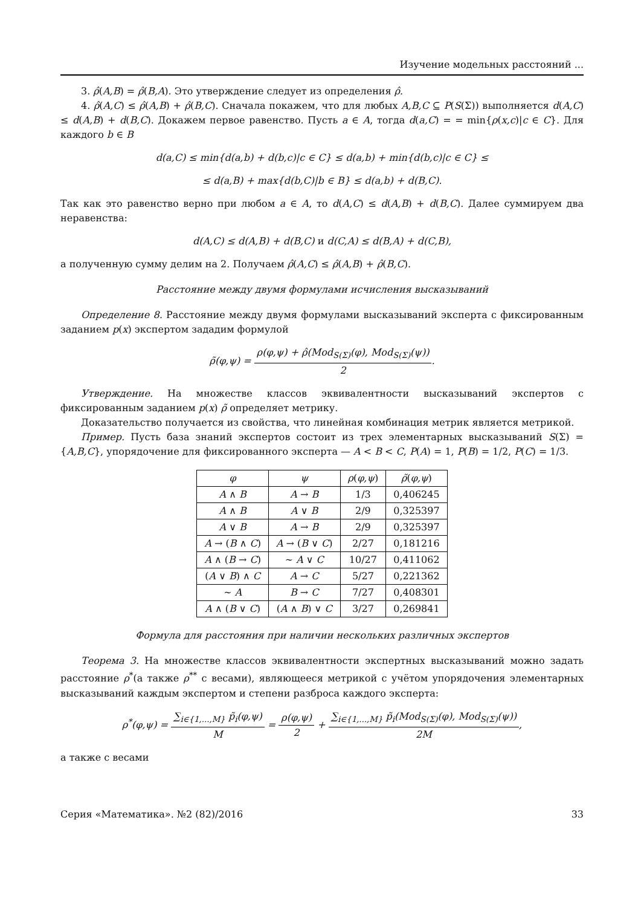Изучение модельных расстояний ...
3. ρ̂(A,B) = ρ̂(B,A). Это утверждение следует из определения ρ̂.
4. ρ̂(A,C) ≤ ρ̂(A,B) + ρ̂(B,C). Сначала покажем, что для любых A,B,C ⊆ P(S(Σ)) выполняется d(A,C) ≤ d(A,B) + d(B,C). Докажем первое равенство. Пусть a ∈ A, тогда d(a,C) = = min{ρ(x,c)|c ∈ C}. Для каждого b ∈ B
d(a,C) ≤ min{d(a,b) + d(b,c)|c ∈ C} ≤ d(a,b) + min{d(b,c)|c ∈ C} ≤
≤ d(a,B) + max{d(b,C)|b ∈ B} ≤ d(a,b) + d(B,C).
Так как это равенство верно при любом a ∈ A, то d(A,C) ≤ d(A,B) + d(B,C). Далее суммируем два неравенства:
d(A,C) ≤ d(A,B) + d(B,C) и d(C,A) ≤ d(B,A) + d(C,B),
а полученную сумму делим на 2. Получаем ρ̂(A,C) ≤ ρ̂(A,B) + ρ̂(B,C).
Расстояние между двумя формулами исчисления высказываний
Определение 8. Расстояние между двумя формулами высказываний эксперта с фиксированным заданием p(x) экспертом зададим формулой
ρ̃(φ,ψ) = ρ(φ,ψ) + ρ̂(Mod<sub>S(Σ)</sub>(φ), Mod<sub>S(Σ)</sub>(ψ)) 2.
Утверждение. На множестве классов эквивалентности высказываний экспертов с фиксированным заданием p(x) ρ̃ определяет метрику.
Доказательство получается из свойства, что линейная комбинация метрик является метрикой.
Пример. Пусть база знаний экспертов состоит из трех элементарных высказываний S(Σ) = {A,B,C}, упорядочение для фиксированного эксперта — A < B < C, P(A) = 1, P(B) = 1/2, P(C) = 1/3.
| φ | ψ | ρ ( φ,ψ ) | ρ̃ ( φ,ψ ) |
| --- | --- | --- | --- |
| A ∧ B | A → B | 1/3 | 0,406245 |
| A ∧ B | A ∨ B | 2/9 | 0,325397 |
| A ∨ B | A → B | 2/9 | 0,325397 |
| A → ( B ∧ C ) | A → ( B ∨ C ) | 2/27 | 0,181216 |
| A ∧ ( B → C ) | ∼ A ∨ C | 10/27 | 0,411062 |
| ( A ∨ B ) ∧ C | A → C | 5/27 | 0,221362 |
| ∼ A | B → C | 7/27 | 0,408301 |
| A ∧ ( B ∨ C ) | ( A ∧ B ) ∨ C | 3/27 | 0,269841 |
Формула для расстояния при наличии нескольких различных экспертов
Теорема 3. На множестве классов эквивалентности экспертных высказываний можно задать расстояние ρ<sup>*</sup>(а также ρ<sup>**</sup> с весами), являющееся метрикой с учётом упорядочения элементарных высказываний каждым экспертом и степени разброса каждого эксперта:
ρ<sup>*</sup>(φ,ψ) = ∑<sub>i∈{1,...,M}</sub> p̃<sub>i</sub>(φ,ψ) M = ρ(φ,ψ) 2 + ∑<sub>i∈{1,...,M}</sub> p̃<sub>i</sub>(Mod<sub>S(Σ)</sub>(φ), Mod<sub>S(Σ)</sub>(ψ)) 2M,
а также с весами
Серия «Математика». №2 (82)/2016 33